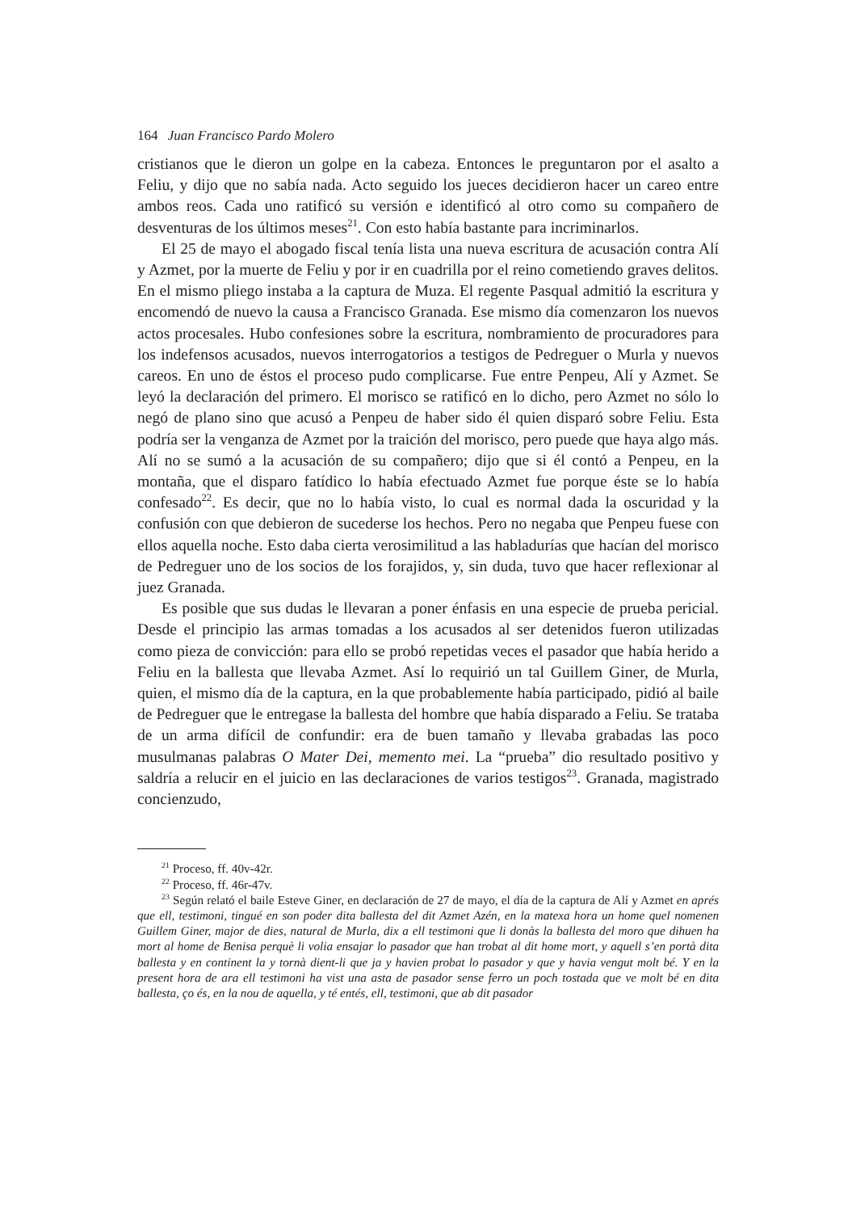164 Juan Francisco Pardo Molero
cristianos que le dieron un golpe en la cabeza. Entonces le preguntaron por el asalto a Feliu, y dijo que no sabía nada. Acto seguido los jueces decidieron hacer un careo entre ambos reos. Cada uno ratificó su versión e identificó al otro como su compañero de desventuras de los últimos meses<sup>21</sup>. Con esto había bastante para incriminarlos.
El 25 de mayo el abogado fiscal tenía lista una nueva escritura de acusación contra Alí y Azmet, por la muerte de Feliu y por ir en cuadrilla por el reino cometiendo graves delitos. En el mismo pliego instaba a la captura de Muza. El regente Pasqual admitió la escritura y encomendó de nuevo la causa a Francisco Granada. Ese mismo día comenzaron los nuevos actos procesales. Hubo confesiones sobre la escritura, nombramiento de procuradores para los indefensos acusados, nuevos interrogatorios a testigos de Pedreguer o Murla y nuevos careos. En uno de éstos el proceso pudo complicarse. Fue entre Penpeu, Alí y Azmet. Se leyó la declaración del primero. El morisco se ratificó en lo dicho, pero Azmet no sólo lo negó de plano sino que acusó a Penpeu de haber sido él quien disparó sobre Feliu. Esta podría ser la venganza de Azmet por la traición del morisco, pero puede que haya algo más. Alí no se sumó a la acusación de su compañero; dijo que si él contó a Penpeu, en la montaña, que el disparo fatídico lo había efectuado Azmet fue porque éste se lo había confesado<sup>22</sup>. Es decir, que no lo había visto, lo cual es normal dada la oscuridad y la confusión con que debieron de sucederse los hechos. Pero no negaba que Penpeu fuese con ellos aquella noche. Esto daba cierta verosimilitud a las habladurías que hacían del morisco de Pedreguer uno de los socios de los forajidos, y, sin duda, tuvo que hacer reflexionar al juez Granada.
Es posible que sus dudas le llevaran a poner énfasis en una especie de prueba pericial. Desde el principio las armas tomadas a los acusados al ser detenidos fueron utilizadas como pieza de convicción: para ello se probó repetidas veces el pasador que había herido a Feliu en la ballesta que llevaba Azmet. Así lo requirió un tal Guillem Giner, de Murla, quien, el mismo día de la captura, en la que probablemente había participado, pidió al baile de Pedreguer que le entregase la ballesta del hombre que había disparado a Feliu. Se trataba de un arma difícil de confundir: era de buen tamaño y llevaba grabadas las poco musulmanas palabras O Mater Dei, memento mei. La “prueba” dio resultado positivo y saldría a relucir en el juicio en las declaraciones de varios testigos<sup>23</sup>. Granada, magistrado concienzudo,
<sup>21</sup> Proceso, ff. 40v-42r.
<sup>22</sup> Proceso, ff. 46r-47v.
<sup>23</sup> Según relató el baile Esteve Giner, en declaración de 27 de mayo, el día de la captura de Alí y Azmet en aprés que ell, testimoni, tingué en son poder dita ballesta del dit Azmet Azén, en la matexa hora un home quel nomenen Guillem Giner, major de dies, natural de Murla, dix a ell testimoni que li donàs la ballesta del moro que dihuen ha mort al home de Benisa perquè li volia ensajar lo pasador que han trobat al dit home mort, y aquell s’en portà dita ballesta y en continent la y tornà dient-li que ja y havien probat lo pasador y que y havia vengut molt bé. Y en la present hora de ara ell testimoni ha vist una asta de pasador sense ferro un poch tostada que ve molt bé en dita ballesta, ço és, en la nou de aquella, y té entés, ell, testimoni, que ab dit pasador